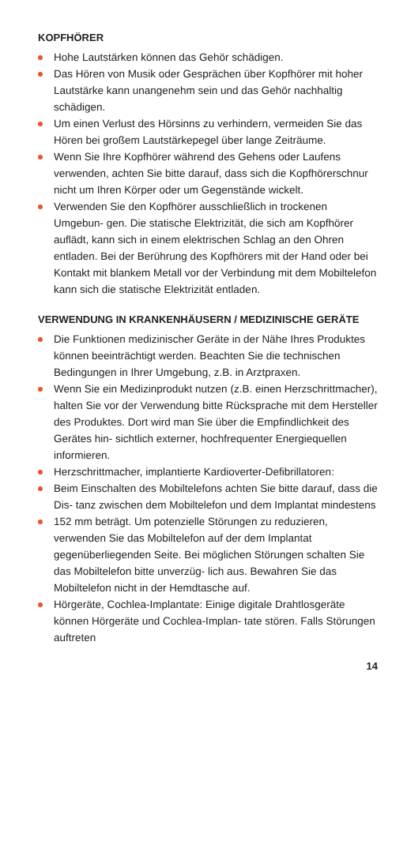KOPFHÖRER
Hohe Lautstärken können das Gehör schädigen.
Das Hören von Musik oder Gesprächen über Kopfhörer mit hoher Lautstärke kann unangenehm sein und das Gehör nachhaltig schädigen.
Um einen Verlust des Hörsinns zu verhindern, vermeiden Sie das Hören bei großem Lautstärkepegel über lange Zeiträume.
Wenn Sie Ihre Kopfhörer während des Gehens oder Laufens verwenden, achten Sie bitte darauf, dass sich die Kopfhörerschnur nicht um Ihren Körper oder um Gegenstände wickelt.
Verwenden Sie den Kopfhörer ausschließlich in trockenen Umgebun- gen. Die statische Elektrizität, die sich am Kopfhörer auflädt, kann sich in einem elektrischen Schlag an den Ohren entladen. Bei der Berührung des Kopfhörers mit der Hand oder bei Kontakt mit blankem Metall vor der Verbindung mit dem Mobiltelefon kann sich die statische Elektrizität entladen.
VERWENDUNG IN KRANKENHÄUSERN / MEDIZINISCHE GERÄTE
Die Funktionen medizinischer Geräte in der Nähe Ihres Produktes können beeinträchtigt werden. Beachten Sie die technischen Bedingungen in Ihrer Umgebung, z.B. in Arztpraxen.
Wenn Sie ein Medizinprodukt nutzen (z.B. einen Herzschrittmacher), halten Sie vor der Verwendung bitte Rücksprache mit dem Hersteller des Produktes. Dort wird man Sie über die Empfindlichkeit des Gerätes hin- sichtlich externer, hochfrequenter Energiequellen informieren.
Herzschrittmacher, implantierte Kardioverter-Defibrillatoren:
Beim Einschalten des Mobiltelefons achten Sie bitte darauf, dass die Dis- tanz zwischen dem Mobiltelefon und dem Implantat mindestens
152 mm beträgt. Um potenzielle Störungen zu reduzieren, verwenden Sie das Mobiltelefon auf der dem Implantat gegenüberliegenden Seite. Bei möglichen Störungen schalten Sie das Mobiltelefon bitte unverzüg- lich aus. Bewahren Sie das Mobiltelefon nicht in der Hemdtasche auf.
Hörgeräte, Cochlea-Implantate: Einige digitale Drahtlosgeräte können Hörgeräte und Cochlea-Implan- tate stören. Falls Störungen auftreten
14